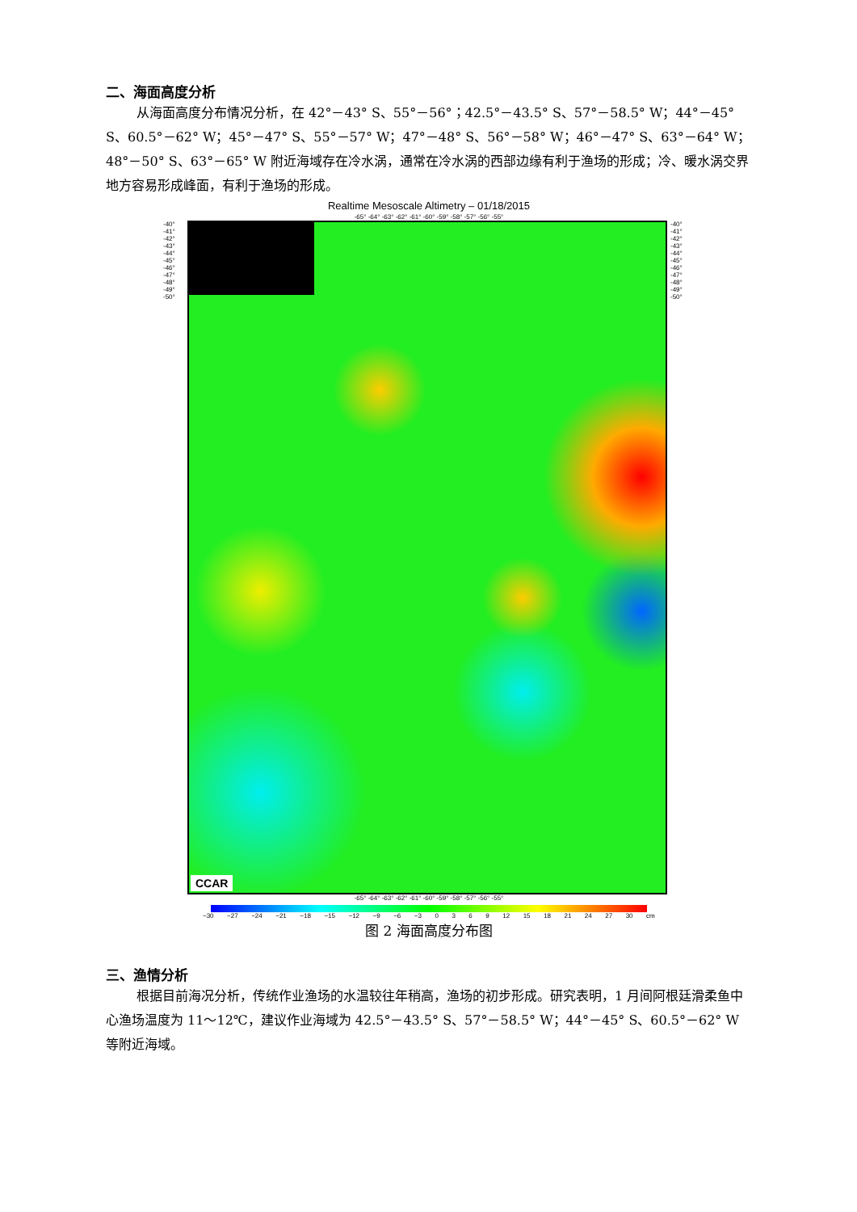二、海面高度分析
从海面高度分布情况分析，在 42°－43° S、55°－56°；42.5°－43.5° S、57°－58.5° W；44°－45° S、60.5°－62° W；45°－47° S、55°－57° W；47°－48° S、56°－58° W；46°－47° S、63°－64° W；48°－50° S、63°－65° W 附近海域存在冷水涡，通常在冷水涡的西部边缘有利于渔场的形成；冷、暖水涡交界地方容易形成峰面，有利于渔场的形成。
Realtime Mesoscale Altimetry – 01/18/2015
-65° -64° -63° -62° -61° -60° -59° -58° -57° -56° -55°
-40° -41° -42° -43° -44° -45° -46° -47° -48° -49° -50°
CCAR
-40° -41° -42° -43° -44° -45° -46° -47° -48° -49° -50°
-65° -64° -63° -62° -61° -60° -59° -58° -57° -56° -55°
−30 −27 −24 −21 −18 −15 −12 −9 −6 −3 0369 12 15 18 21 24 27 30 cm
图 2 海面高度分布图
三、渔情分析
根据目前海况分析，传统作业渔场的水温较往年稍高，渔场的初步形成。研究表明，1 月间阿根廷滑柔鱼中心渔场温度为 11～12℃，建议作业海域为 42.5°－43.5° S、57°－58.5° W；44°－45° S、60.5°－62° W 等附近海域。